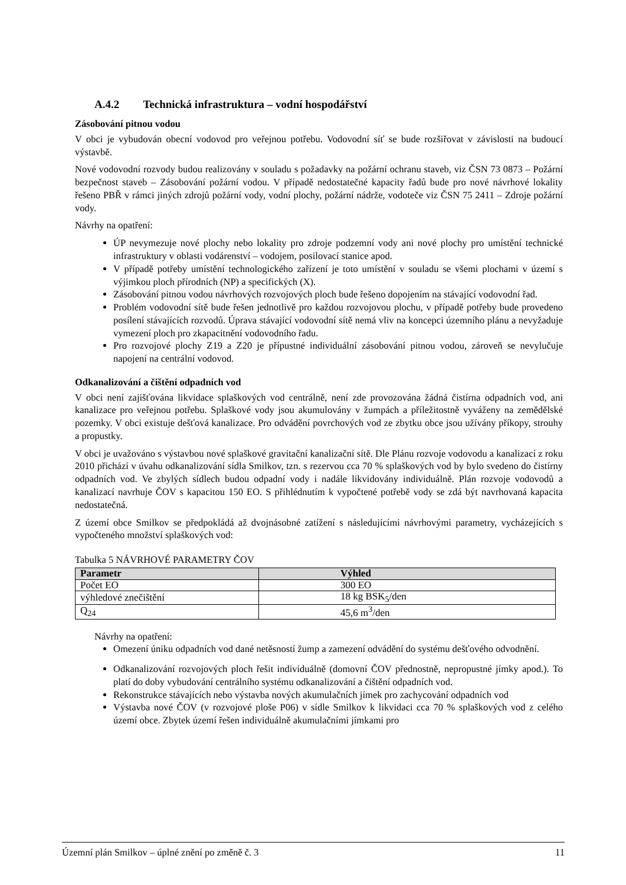A.4.2 Technická infrastruktura – vodní hospodářství
Zásobování pitnou vodou
V obci je vybudován obecní vodovod pro veřejnou potřebu. Vodovodní síť se bude rozšiřovat v závislosti na budoucí výstavbě.
Nové vodovodní rozvody budou realizovány v souladu s požadavky na požární ochranu staveb, viz ČSN 73 0873 – Požární bezpečnost staveb – Zásobování požární vodou. V případě nedostatečné kapacity řadů bude pro nové návrhové lokality řešeno PBŘ v rámci jiných zdrojů požární vody, vodní plochy, požární nádrže, vodoteče viz ČSN 75 2411 – Zdroje požární vody.
Návrhy na opatření:
ÚP nevymezuje nové plochy nebo lokality pro zdroje podzemní vody ani nové plochy pro umístění technické infrastruktury v oblasti vodárenství – vodojem, posilovací stanice apod.
V případě potřeby umístění technologického zařízení je toto umístění v souladu se všemi plochami v území s výjimkou ploch přírodních (NP) a specifických (X).
Zásobování pitnou vodou návrhových rozvojových ploch bude řešeno dopojením na stávající vodovodní řad.
Problém vodovodní sítě bude řešen jednotlivě pro každou rozvojovou plochu, v případě potřeby bude provedeno posílení stávajících rozvodů. Úprava stávající vodovodní sítě nemá vliv na koncepci územního plánu a nevyžaduje vymezení ploch pro zkapacitnění vodovodního řadu.
Pro rozvojové plochy Z19 a Z20 je přípustné individuální zásobování pitnou vodou, zároveň se nevylučuje napojení na centrální vodovod.
Odkanalizování a čištění odpadních vod
V obci není zajišťována likvidace splaškových vod centrálně, není zde provozována žádná čistírna odpadních vod, ani kanalizace pro veřejnou potřebu. Splaškové vody jsou akumulovány v žumpách a příležitostně vyváženy na zemědělské pozemky. V obci existuje dešťová kanalizace. Pro odvádění povrchových vod ze zbytku obce jsou užívány příkopy, strouhy a propustky.
V obci je uvažováno s výstavbou nové splaškové gravitační kanalizační sítě. Dle Plánu rozvoje vodovodu a kanalizací z roku 2010 přichází v úvahu odkanalizování sídla Smilkov, tzn. s rezervou cca 70 % splaškových vod by bylo svedeno do čistírny odpadních vod. Ve zbylých sídlech budou odpadní vody i nadále likvidovány individuálně. Plán rozvoje vodovodů a kanalizací navrhuje ČOV s kapacitou 150 EO. S přihlédnutím k vypočtené potřebě vody se zdá být navrhovaná kapacita nedostatečná.
Z území obce Smilkov se předpokládá až dvojnásobné zatížení s následujícími návrhovými parametry, vycházejících s vypočteného množství splaškových vod:
Tabulka 5 NÁVRHOVÉ PARAMETRY ČOV
| Parametr | Výhled |
| --- | --- |
| Počet EO | 300 EO |
| výhledové znečištění | 18 kg BSK<sub>5</sub>/den |
| Q<sub>24</sub> | 45,6 m<sup>3</sup>/den |
Návrhy na opatření:
Omezení úniku odpadních vod dané netěsností žump a zamezení odvádění do systému dešťového odvodnění.
Odkanalizování rozvojových ploch řešit individuálně (domovní ČOV přednostně, nepropustné jímky apod.). To platí do doby vybudování centrálního systému odkanalizování a čištění odpadních vod.
Rekonstrukce stávajících nebo výstavba nových akumulačních jímek pro zachycování odpadních vod
Výstavba nové ČOV (v rozvojové ploše P06) v sídle Smilkov k likvidaci cca 70 % splaškových vod z celého území obce. Zbytek území řešen individuálně akumulačními jímkami pro
Územní plán Smilkov – úplné znění po změně č. 3 11